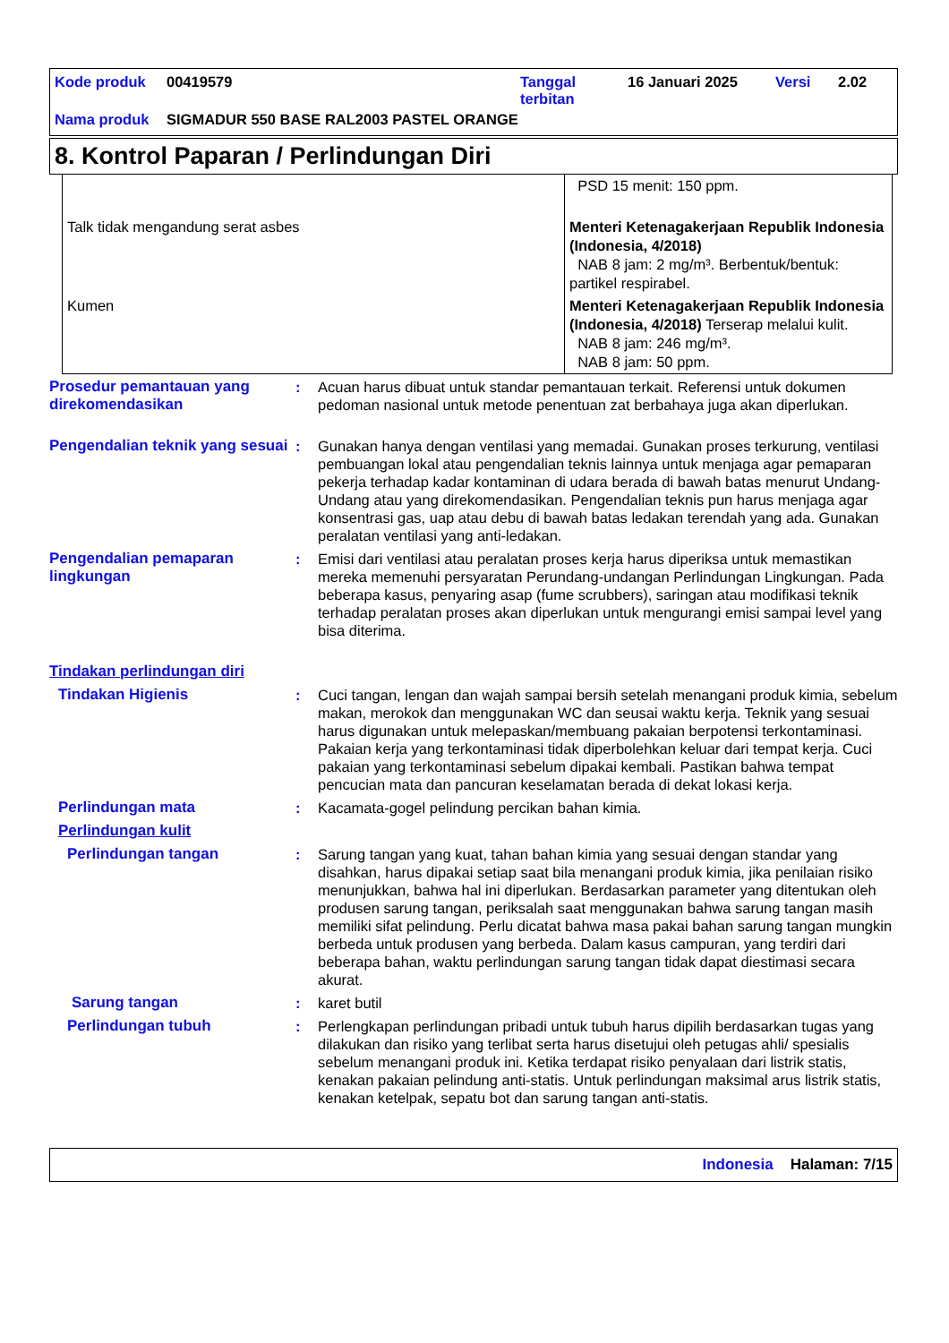| Kode produk | 00419579 | Tanggal terbitan | 16 Januari 2025 | Versi | 2.02 |
| Nama produk | SIGMADUR 550 BASE RAL2003 PASTEL ORANGE | | | | |
8. Kontrol Paparan / Perlindungan Diri
| | PSD 15 menit: 150 ppm. |
| Talk tidak mengandung serat asbes | Menteri Ketenagakerjaan Republik Indonesia (Indonesia, 4/2018) NAB 8 jam: 2 mg/m³. Berbentuk/bentuk: partikel respirabel. |
| Kumen | Menteri Ketenagakerjaan Republik Indonesia (Indonesia, 4/2018) Terserap melalui kulit. NAB 8 jam: 246 mg/m³. NAB 8 jam: 50 ppm. |
| Prosedur pemantauan yang direkomendasikan | : | Acuan harus dibuat untuk standar pemantauan terkait. Referensi untuk dokumen pedoman nasional untuk metode penentuan zat berbahaya juga akan diperlukan. |
| Pengendalian teknik yang sesuai | : | Gunakan hanya dengan ventilasi yang memadai. Gunakan proses terkurung, ventilasi pembuangan lokal atau pengendalian teknis lainnya untuk menjaga agar pemaparan pekerja terhadap kadar kontaminan di udara berada di bawah batas menurut Undang-Undang atau yang direkomendasikan. Pengendalian teknis pun harus menjaga agar konsentrasi gas, uap atau debu di bawah batas ledakan terendah yang ada. Gunakan peralatan ventilasi yang anti-ledakan. |
| Pengendalian pemaparan lingkungan | : | Emisi dari ventilasi atau peralatan proses kerja harus diperiksa untuk memastikan mereka memenuhi persyaratan Perundang-undangan Perlindungan Lingkungan. Pada beberapa kasus, penyaring asap (fume scrubbers), saringan atau modifikasi teknik terhadap peralatan proses akan diperlukan untuk mengurangi emisi sampai level yang bisa diterima. |
| Tindakan perlindungan diri | | |
| Tindakan Higienis | : | Cuci tangan, lengan dan wajah sampai bersih setelah menangani produk kimia, sebelum makan, merokok dan menggunakan WC dan seusai waktu kerja. Teknik yang sesuai harus digunakan untuk melepaskan/membuang pakaian berpotensi terkontaminasi. Pakaian kerja yang terkontaminasi tidak diperbolehkan keluar dari tempat kerja. Cuci pakaian yang terkontaminasi sebelum dipakai kembali. Pastikan bahwa tempat pencucian mata dan pancuran keselamatan berada di dekat lokasi kerja. |
| Perlindungan mata | : | Kacamata-gogel pelindung percikan bahan kimia. |
| Perlindungan kulit | | |
| Perlindungan tangan | : | Sarung tangan yang kuat, tahan bahan kimia yang sesuai dengan standar yang disahkan, harus dipakai setiap saat bila menangani produk kimia, jika penilaian risiko menunjukkan, bahwa hal ini diperlukan. Berdasarkan parameter yang ditentukan oleh produsen sarung tangan, periksalah saat menggunakan bahwa sarung tangan masih memiliki sifat pelindung. Perlu dicatat bahwa masa pakai bahan sarung tangan mungkin berbeda untuk produsen yang berbeda. Dalam kasus campuran, yang terdiri dari beberapa bahan, waktu perlindungan sarung tangan tidak dapat diestimasi secara akurat. |
| Sarung tangan | : | karet butil |
| Perlindungan tubuh | : | Perlengkapan perlindungan pribadi untuk tubuh harus dipilih berdasarkan tugas yang dilakukan dan risiko yang terlibat serta harus disetujui oleh petugas ahli/ spesialis sebelum menangani produk ini. Ketika terdapat risiko penyalaan dari listrik statis, kenakan pakaian pelindung anti-statis. Untuk perlindungan maksimal arus listrik statis, kenakan ketelpak, sepatu bot dan sarung tangan anti-statis. |
Indonesia Halaman: 7/15